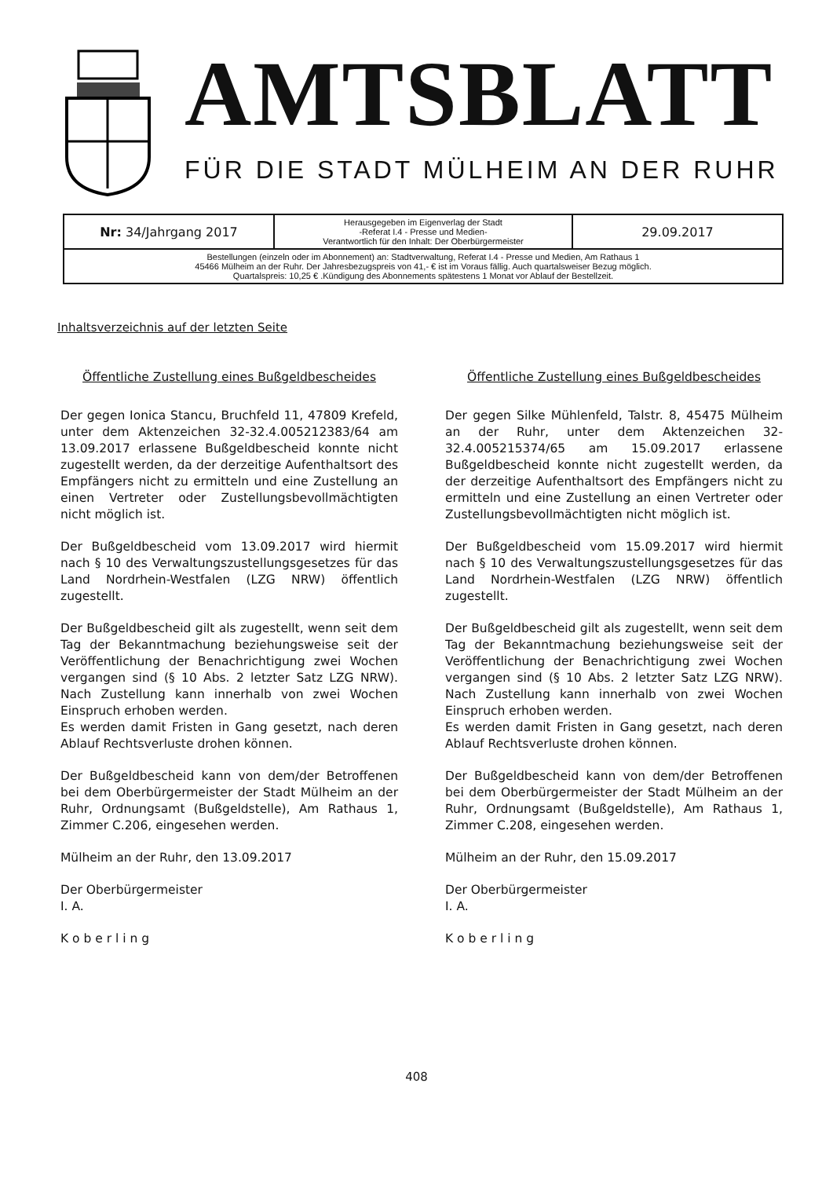AMTSBLATT
FÜR DIE STADT MÜLHEIM AN DER RUHR
| Nr: 34/Jahrgang 2017 | Herausgegeben im Eigenverlag der Stadt -Referat I.4 - Presse und Medien- Verantwortlich für den Inhalt: Der Oberbürgermeister | 29.09.2017 |
| Bestellungen (einzeln oder im Abonnement) an: Stadtverwaltung, Referat I.4 - Presse und Medien, Am Rathaus 1 45466 Mülheim an der Ruhr. Der Jahresbezugspreis von 41,- € ist im Voraus fällig. Auch quartalsweiser Bezug möglich. Quartalspreis: 10,25 € .Kündigung des Abonnements spätestens 1 Monat vor Ablauf der Bestellzeit. | | |
Inhaltsverzeichnis auf der letzten Seite
Öffentliche Zustellung eines Bußgeldbescheides
Der gegen Ionica Stancu, Bruchfeld 11, 47809 Krefeld, unter dem Aktenzeichen 32-32.4.005212383/64 am 13.09.2017 erlassene Bußgeldbescheid konnte nicht zugestellt werden, da der derzeitige Aufenthaltsort des Empfängers nicht zu ermitteln und eine Zustellung an einen Vertreter oder Zustellungsbevollmächtigten nicht möglich ist.
Der Bußgeldbescheid vom 13.09.2017 wird hiermit nach § 10 des Verwaltungszustellungsgesetzes für das Land Nordrhein-Westfalen (LZG NRW) öffentlich zugestellt.
Der Bußgeldbescheid gilt als zugestellt, wenn seit dem Tag der Bekanntmachung beziehungsweise seit der Veröffentlichung der Benachrichtigung zwei Wochen vergangen sind (§ 10 Abs. 2 letzter Satz LZG NRW). Nach Zustellung kann innerhalb von zwei Wochen Einspruch erhoben werden.
Es werden damit Fristen in Gang gesetzt, nach deren Ablauf Rechtsverluste drohen können.
Der Bußgeldbescheid kann von dem/der Betroffenen bei dem Oberbürgermeister der Stadt Mülheim an der Ruhr, Ordnungsamt (Bußgeldstelle), Am Rathaus 1, Zimmer C.206, eingesehen werden.
Mülheim an der Ruhr, den 13.09.2017
Der Oberbürgermeister
I. A.
K o b e r l i n g
Öffentliche Zustellung eines Bußgeldbescheides
Der gegen Silke Mühlenfeld, Talstr. 8, 45475 Mülheim an der Ruhr, unter dem Aktenzeichen 32-32.4.005215374/65 am 15.09.2017 erlassene Bußgeldbescheid konnte nicht zugestellt werden, da der derzeitige Aufenthaltsort des Empfängers nicht zu ermitteln und eine Zustellung an einen Vertreter oder Zustellungsbevollmächtigten nicht möglich ist.
Der Bußgeldbescheid vom 15.09.2017 wird hiermit nach § 10 des Verwaltungszustellungsgesetzes für das Land Nordrhein-Westfalen (LZG NRW) öffentlich zugestellt.
Der Bußgeldbescheid gilt als zugestellt, wenn seit dem Tag der Bekanntmachung beziehungsweise seit der Veröffentlichung der Benachrichtigung zwei Wochen vergangen sind (§ 10 Abs. 2 letzter Satz LZG NRW). Nach Zustellung kann innerhalb von zwei Wochen Einspruch erhoben werden.
Es werden damit Fristen in Gang gesetzt, nach deren Ablauf Rechtsverluste drohen können.
Der Bußgeldbescheid kann von dem/der Betroffenen bei dem Oberbürgermeister der Stadt Mülheim an der Ruhr, Ordnungsamt (Bußgeldstelle), Am Rathaus 1, Zimmer C.208, eingesehen werden.
Mülheim an der Ruhr, den 15.09.2017
Der Oberbürgermeister
I. A.
K o b e r l i n g
408